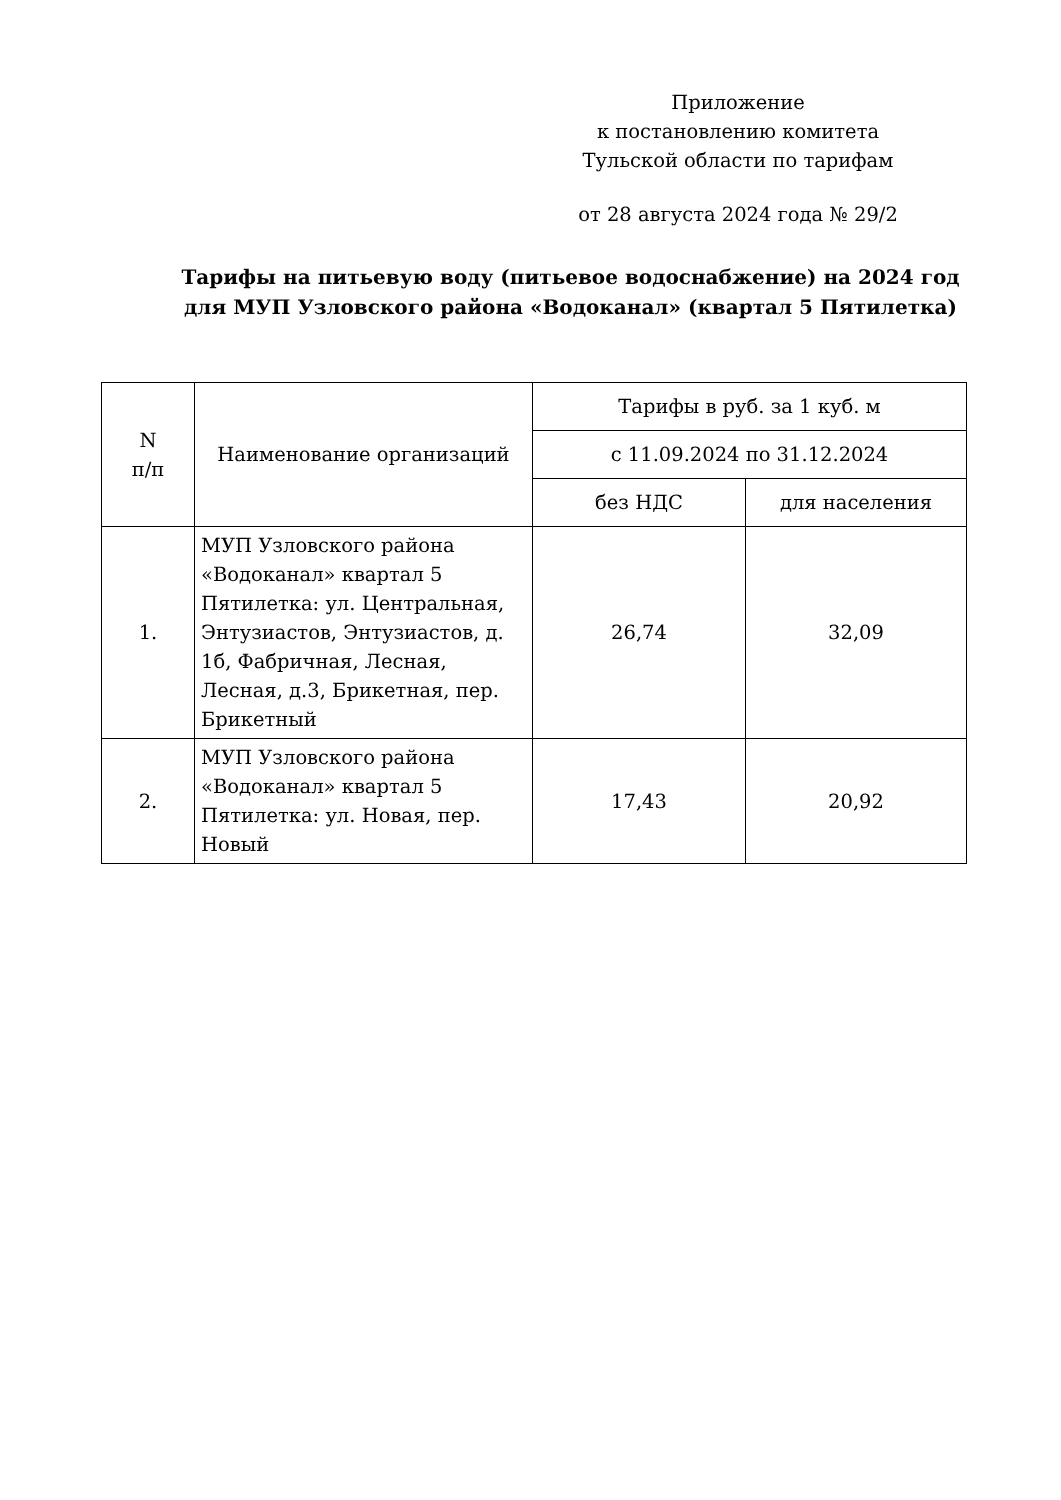Приложение
к постановлению комитета
Тульской области по тарифам
от 28 августа 2024 года № 29/2
Тарифы на питьевую воду (питьевое водоснабжение) на 2024 год для МУП Узловского района «Водоканал» (квартал 5 Пятилетка)
| N п/п | Наименование организаций | Тарифы в руб. за 1 куб. м | |
| | | с 11.09.2024 по 31.12.2024 | |
| | | без НДС | для населения |
| 1. | МУП Узловского района «Водоканал» квартал 5 Пятилетка: ул. Центральная, Энтузиастов, Энтузиастов, д. 1б, Фабричная, Лесная, Лесная, д.3, Брикетная, пер. Брикетный | 26,74 | 32,09 |
| 2. | МУП Узловского района «Водоканал» квартал 5 Пятилетка: ул. Новая, пер. Новый | 17,43 | 20,92 |